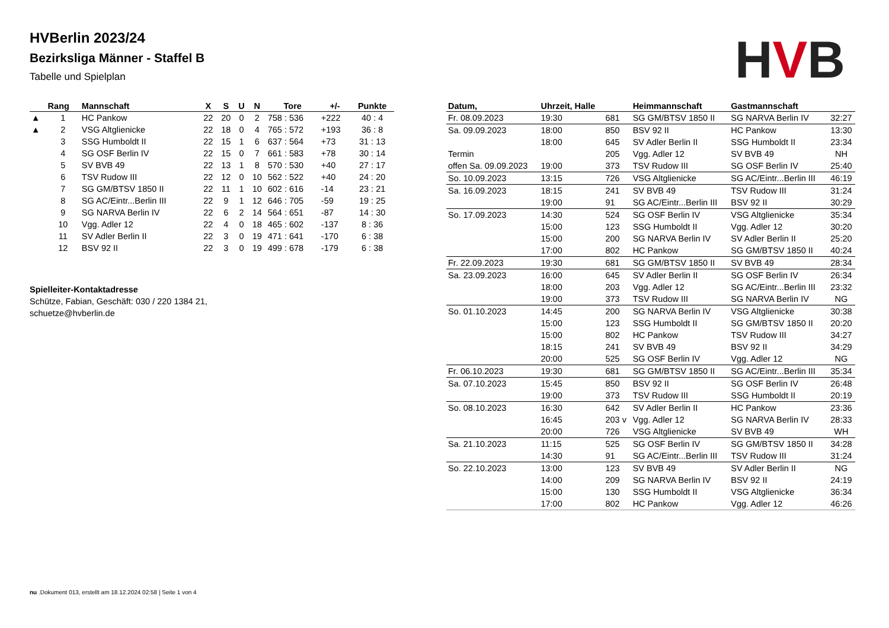HVBerlin 2023/24
Bezirksliga Männer - Staffel B
Tabelle und Spielplan
HVB
| | Rang | Mannschaft | X | S | U | N | Tore | +/- | Punkte |
| --- | --- | --- | --- | --- | --- | --- | --- | --- | --- |
| ▲ | 1 | HC Pankow | 22 | 20 | 0 | 2 | 758 : 536 | +222 | 40 : 4 |
| ▲ | 2 | VSG Altglienicke | 22 | 18 | 0 | 4 | 765 : 572 | +193 | 36 : 8 |
| | 3 | SSG Humboldt II | 22 | 15 | 1 | 6 | 637 : 564 | +73 | 31 : 13 |
| | 4 | SG OSF Berlin IV | 22 | 15 | 0 | 7 | 661 : 583 | +78 | 30 : 14 |
| | 5 | SV BVB 49 | 22 | 13 | 1 | 8 | 570 : 530 | +40 | 27 : 17 |
| | 6 | TSV Rudow III | 22 | 12 | 0 | 10 | 562 : 522 | +40 | 24 : 20 |
| | 7 | SG GM/BTSV 1850 II | 22 | 11 | 1 | 10 | 602 : 616 | -14 | 23 : 21 |
| | 8 | SG AC/Eintr...Berlin III | 22 | 9 | 1 | 12 | 646 : 705 | -59 | 19 : 25 |
| | 9 | SG NARVA Berlin IV | 22 | 6 | 2 | 14 | 564 : 651 | -87 | 14 : 30 |
| | 10 | Vgg. Adler 12 | 22 | 4 | 0 | 18 | 465 : 602 | -137 | 8 : 36 |
| | 11 | SV Adler Berlin II | 22 | 3 | 0 | 19 | 471 : 641 | -170 | 6 : 38 |
| | 12 | BSV 92 II | 22 | 3 | 0 | 19 | 499 : 678 | -179 | 6 : 38 |
Spielleiter-Kontaktadresse
Schütze, Fabian, Geschäft: 030 / 220 1384 21,
schuetze@hvberlin.de
| Datum, | Uhrzeit, Halle | | Heimmannschaft | Gastmannschaft | |
| --- | --- | --- | --- | --- | --- |
| Fr. 08.09.2023 | 19:30 | 681 | SG GM/BTSV 1850 II | SG NARVA Berlin IV | 32:27 |
| Sa. 09.09.2023 | 18:00 | 850 | BSV 92 II | HC Pankow | 13:30 |
| | 18:00 | 645 | SV Adler Berlin II | SSG Humboldt II | 23:34 |
| Termin | | 205 | Vgg. Adler 12 | SV BVB 49 | NH |
| offen Sa. 09.09.2023 | 19:00 | 373 | TSV Rudow III | SG OSF Berlin IV | 25:40 |
| So. 10.09.2023 | 13:15 | 726 | VSG Altglienicke | SG AC/Eintr...Berlin III | 46:19 |
| Sa. 16.09.2023 | 18:15 | 241 | SV BVB 49 | TSV Rudow III | 31:24 |
| | 19:00 | 91 | SG AC/Eintr...Berlin III | BSV 92 II | 30:29 |
| So. 17.09.2023 | 14:30 | 524 | SG OSF Berlin IV | VSG Altglienicke | 35:34 |
| | 15:00 | 123 | SSG Humboldt II | Vgg. Adler 12 | 30:20 |
| | 15:00 | 200 | SG NARVA Berlin IV | SV Adler Berlin II | 25:20 |
| | 17:00 | 802 | HC Pankow | SG GM/BTSV 1850 II | 40:24 |
| Fr. 22.09.2023 | 19:30 | 681 | SG GM/BTSV 1850 II | SV BVB 49 | 28:34 |
| Sa. 23.09.2023 | 16:00 | 645 | SV Adler Berlin II | SG OSF Berlin IV | 26:34 |
| | 18:00 | 203 | Vgg. Adler 12 | SG AC/Eintr...Berlin III | 23:32 |
| | 19:00 | 373 | TSV Rudow III | SG NARVA Berlin IV | NG |
| So. 01.10.2023 | 14:45 | 200 | SG NARVA Berlin IV | VSG Altglienicke | 30:38 |
| | 15:00 | 123 | SSG Humboldt II | SG GM/BTSV 1850 II | 20:20 |
| | 15:00 | 802 | HC Pankow | TSV Rudow III | 34:27 |
| | 18:15 | 241 | SV BVB 49 | BSV 92 II | 34:29 |
| | 20:00 | 525 | SG OSF Berlin IV | Vgg. Adler 12 | NG |
| Fr. 06.10.2023 | 19:30 | 681 | SG GM/BTSV 1850 II | SG AC/Eintr...Berlin III | 35:34 |
| Sa. 07.10.2023 | 15:45 | 850 | BSV 92 II | SG OSF Berlin IV | 26:48 |
| | 19:00 | 373 | TSV Rudow III | SSG Humboldt II | 20:19 |
| So. 08.10.2023 | 16:30 | 642 | SV Adler Berlin II | HC Pankow | 23:36 |
| | 16:45 | 203 v | Vgg. Adler 12 | SG NARVA Berlin IV | 28:33 |
| | 20:00 | 726 | VSG Altglienicke | SV BVB 49 | WH |
| Sa. 21.10.2023 | 11:15 | 525 | SG OSF Berlin IV | SG GM/BTSV 1850 II | 34:28 |
| | 14:30 | 91 | SG AC/Eintr...Berlin III | TSV Rudow III | 31:24 |
| So. 22.10.2023 | 13:00 | 123 | SV BVB 49 | SV Adler Berlin II | NG |
| | 14:00 | 209 | SG NARVA Berlin IV | BSV 92 II | 24:19 |
| | 15:00 | 130 | SSG Humboldt II | VSG Altglienicke | 36:34 |
| | 17:00 | 802 | HC Pankow | Vgg. Adler 12 | 46:26 |
nu .Dokument 013, erstellt am 18.12.2024 02:58 | Seite 1 von 4